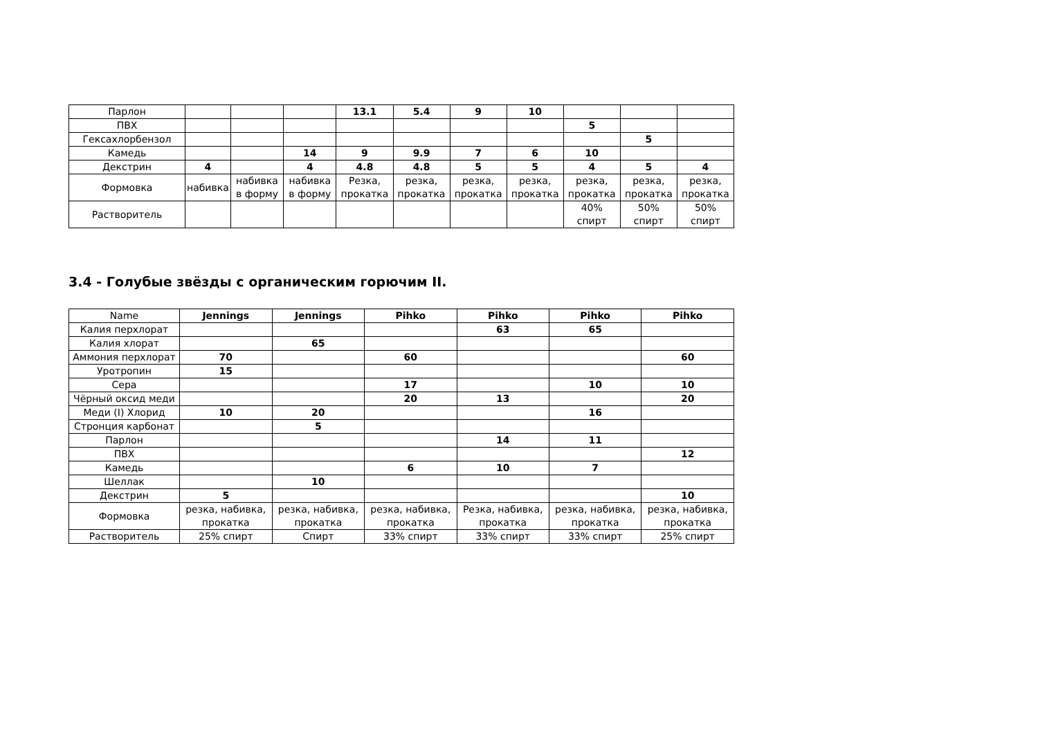| Парлон | | | | 13.1 | 5.4 | 9 | 10 | | | |
| ПВХ | | | | | | | | 5 | | |
| Гексахлорбензол | | | | | | | | | 5 | |
| Камедь | | | 14 | 9 | 9.9 | 7 | 6 | 10 | | |
| Декстрин | 4 | | 4 | 4.8 | 4.8 | 5 | 5 | 4 | 5 | 4 |
| Формовка | набивка | набивка в форму | набивка в форму | Резка, прокатка | резка, прокатка | резка, прокатка | резка, прокатка | резка, прокатка | резка, прокатка | резка, прокатка |
| Растворитель | | | | | | | | 40% спирт | 50% спирт | 50% спирт |
3.4 - Голубые звёзды с органическим горючим II.
| Name | Jennings | Jennings | Pihko | Pihko | Pihko | Pihko |
| --- | --- | --- | --- | --- | --- | --- |
| Калия перхлорат | | | | 63 | 65 | |
| Калия хлорат | | 65 | | | | |
| Аммония перхлорат | 70 | | 60 | | | 60 |
| Уротропин | 15 | | | | | |
| Сера | | | 17 | | 10 | 10 |
| Чёрный оксид меди | | | 20 | 13 | | 20 |
| Меди (I) Хлорид | 10 | 20 | | | 16 | |
| Стронция карбонат | | 5 | | | | |
| Парлон | | | | 14 | 11 | |
| ПВХ | | | | | | 12 |
| Камедь | | | 6 | 10 | 7 | |
| Шеллак | | 10 | | | | |
| Декстрин | 5 | | | | | 10 |
| Формовка | резка, набивка, прокатка | резка, набивка, прокатка | резка, набивка, прокатка | Резка, набивка, прокатка | резка, набивка, прокатка | резка, набивка, прокатка |
| Растворитель | 25% спирт | Спирт | 33% спирт | 33% спирт | 33% спирт | 25% спирт |